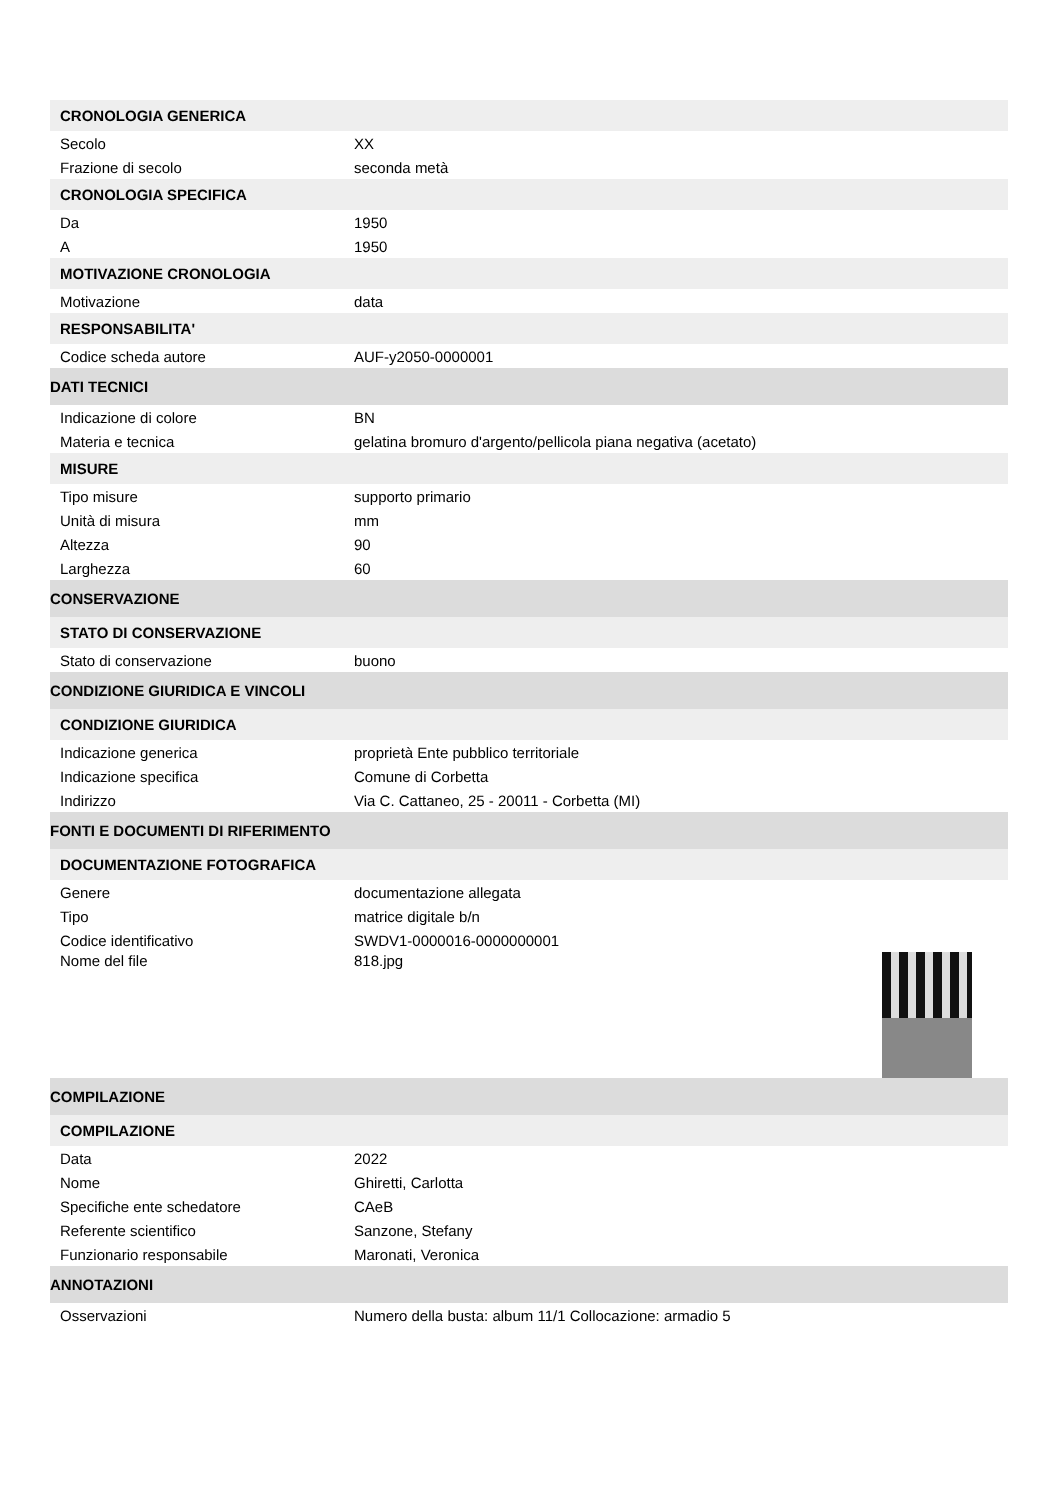| CRONOLOGIA GENERICA | |
| Secolo | XX |
| Frazione di secolo | seconda metà |
| CRONOLOGIA SPECIFICA | |
| Da | 1950 |
| A | 1950 |
| MOTIVAZIONE CRONOLOGIA | |
| Motivazione | data |
| RESPONSABILITA' | |
| Codice scheda autore | AUF-y2050-0000001 |
| DATI TECNICI | |
| Indicazione di colore | BN |
| Materia e tecnica | gelatina bromuro d'argento/pellicola piana negativa (acetato) |
| MISURE | |
| Tipo misure | supporto primario |
| Unità di misura | mm |
| Altezza | 90 |
| Larghezza | 60 |
| CONSERVAZIONE | |
| STATO DI CONSERVAZIONE | |
| Stato di conservazione | buono |
| CONDIZIONE GIURIDICA E VINCOLI | |
| CONDIZIONE GIURIDICA | |
| Indicazione generica | proprietà Ente pubblico territoriale |
| Indicazione specifica | Comune di Corbetta |
| Indirizzo | Via C. Cattaneo, 25 - 20011 - Corbetta (MI) |
| FONTI E DOCUMENTI DI RIFERIMENTO | |
| DOCUMENTAZIONE FOTOGRAFICA | |
| Genere | documentazione allegata |
| Tipo | matrice digitale b/n |
| Codice identificativo | SWDV1-0000016-0000000001 |
| Nome del file | 818.jpg |
| COMPILAZIONE | |
| COMPILAZIONE | |
| Data | 2022 |
| Nome | Ghiretti, Carlotta |
| Specifiche ente schedatore | CAeB |
| Referente scientifico | Sanzone, Stefany |
| Funzionario responsabile | Maronati, Veronica |
| ANNOTAZIONI | |
| Osservazioni | Numero della busta: album 11/1 Collocazione: armadio 5 |